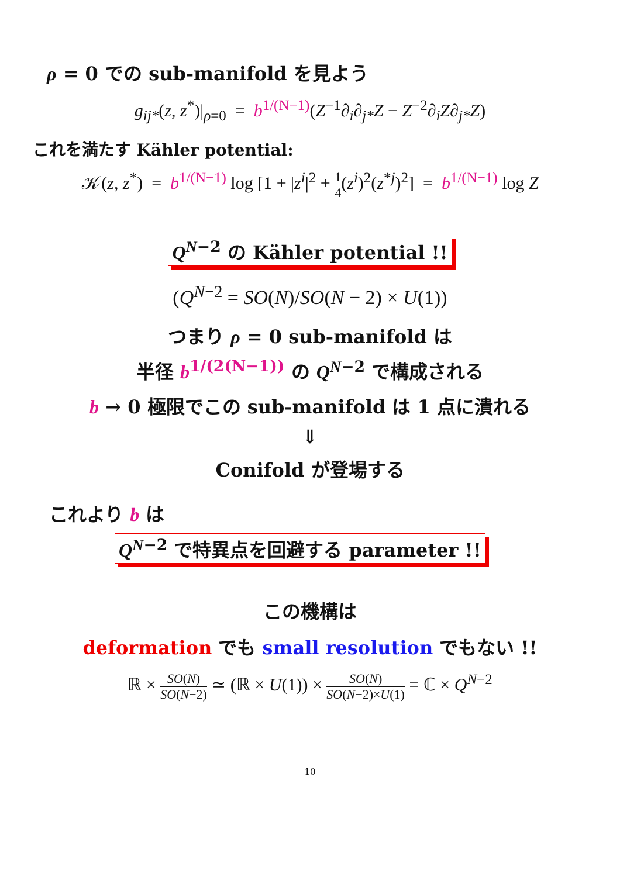ρ = 0 での sub-manifold を見よう
g<sub>ij*</sub>(z, z<sup>*</sup>)|<sub>ρ=0</sub> = b<sup>1/(N−1)</sup>(Z<sup>−1</sup>∂<sub>i</sub>∂<sub>j*</sub>Z − Z<sup>−2</sup>∂<sub>i</sub>Z∂<sub>j*</sub>Z)
これを満たす Kähler potential:
𝒦(z, z<sup>*</sup>) = b<sup>1/(N−1)</sup> log [1 + |z<sup>i</sup>|<sup>2</sup> + 1 4(z<sup>i</sup>)<sup>2</sup>(z<sup>*j</sup>)<sup>2</sup>] = b<sup>1/(N−1)</sup> log Z
Q<sup>N−2</sup> の Kähler potential !!
(Q<sup>N−2</sup> = SO(N)/SO(N − 2) × U(1))
つまり ρ = 0 sub-manifold は
半径 b<sup>1/(2(N−1))</sup> の Q<sup>N−2</sup> で構成される
b → 0 極限でこの sub-manifold は 1 点に潰れる
⇓
Conifold が登場する
これより b は
Q<sup>N−2</sup> で特異点を回避する parameter !!
この機構は
deformation でも small resolution でもない !!
ℝ × SO(N) SO(N−2) ≃ (ℝ × U(1)) × SO(N) SO(N−2)×U(1) = ℂ × Q<sup>N−2</sup>
10